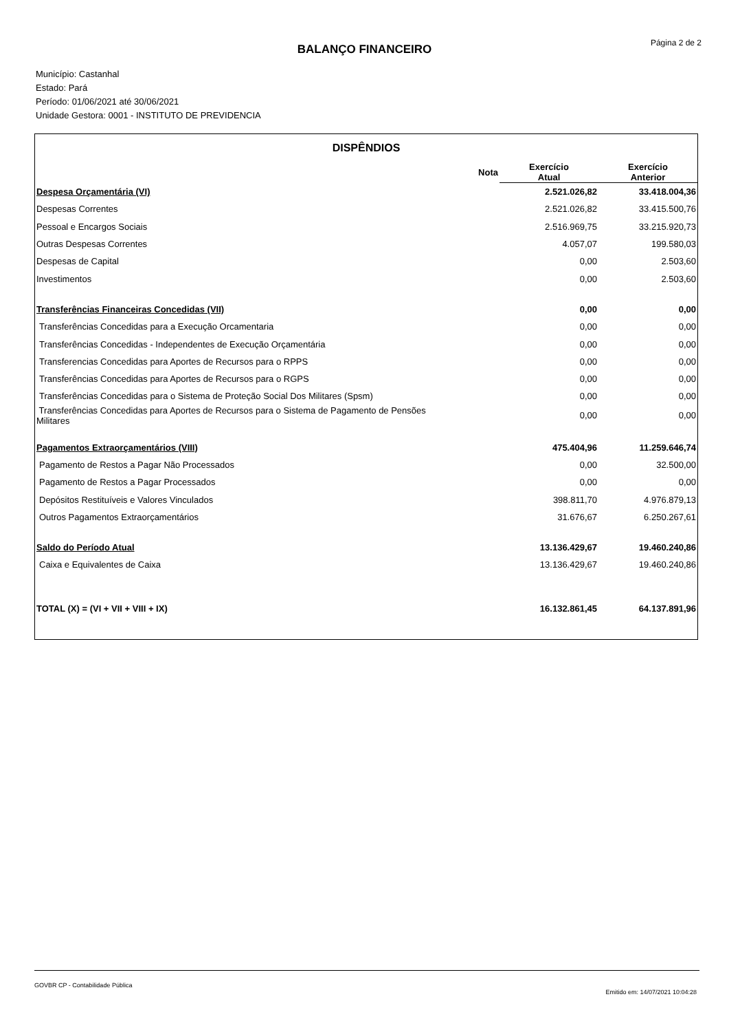Página 2 de 2 BALANÇO FINANCEIRO
Município: Castanhal
Estado: Pará
Período: 01/06/2021 até 30/06/2021
Unidade Gestora: 0001 - INSTITUTO DE PREVIDENCIA
| DISPÊNDIOS | | | |
| --- | --- | --- | --- |
| | Nota | Exercício Atual | Exercício Anterior |
| Despesa Orçamentária (VI) | | 2.521.026,82 | 33.418.004,36 |
| Despesas Correntes | | 2.521.026,82 | 33.415.500,76 |
| Pessoal e Encargos Sociais | | 2.516.969,75 | 33.215.920,73 |
| Outras Despesas Correntes | | 4.057,07 | 199.580,03 |
| Despesas de Capital | | 0,00 | 2.503,60 |
| Investimentos | | 0,00 | 2.503,60 |
| Transferências Financeiras Concedidas (VII) | | 0,00 | 0,00 |
| Transferências Concedidas para a Execução Orcamentaria | | 0,00 | 0,00 |
| Transferências Concedidas - Independentes de Execução Orçamentária | | 0,00 | 0,00 |
| Transferencias Concedidas para Aportes de Recursos para o RPPS | | 0,00 | 0,00 |
| Transferências Concedidas para Aportes de Recursos para o RGPS | | 0,00 | 0,00 |
| Transferências Concedidas para o Sistema de Proteção Social Dos Militares (Spsm) | | 0,00 | 0,00 |
| Transferências Concedidas para Aportes de Recursos para o Sistema de Pagamento de Pensões Militares | | 0,00 | 0,00 |
| Pagamentos Extraorçamentários (VIII) | | 475.404,96 | 11.259.646,74 |
| Pagamento de Restos a Pagar Não Processados | | 0,00 | 32.500,00 |
| Pagamento de Restos a Pagar Processados | | 0,00 | 0,00 |
| Depósitos Restituíveis e Valores Vinculados | | 398.811,70 | 4.976.879,13 |
| Outros Pagamentos Extraorçamentários | | 31.676,67 | 6.250.267,61 |
| Saldo do Período Atual | | 13.136.429,67 | 19.460.240,86 |
| Caixa e Equivalentes de Caixa | | 13.136.429,67 | 19.460.240,86 |
| TOTAL (X) = (VI + VII + VIII + IX) | | 16.132.861,45 | 64.137.891,96 |
GOVBR CP - Contabilidade Pública
Emitido em: 14/07/2021 10:04:28